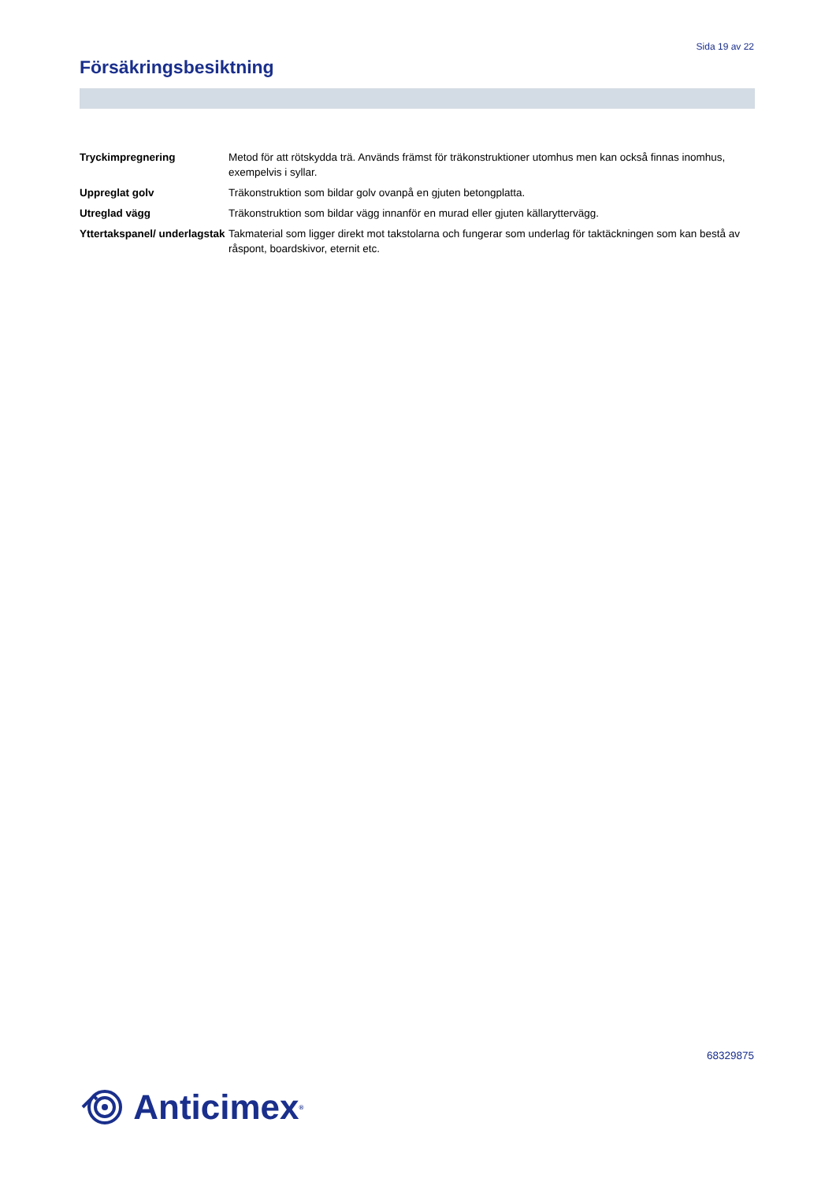Sida 19 av 22
Försäkringsbesiktning
Tryckimpregnering Metod för att rötskydda trä. Används främst för träkonstruktioner utomhus men kan också finnas inomhus, exempelvis i syllar.
Uppreglat golv Träkonstruktion som bildar golv ovanpå en gjuten betongplatta.
Utreglad vägg Träkonstruktion som bildar vägg innanför en murad eller gjuten källaryttervägg.
Yttertakspanel/ underlagstak
Takmaterial som ligger direkt mot takstolarna och fungerar som underlag för taktäckningen som kan bestå av råspont, boardskivor, eternit etc.
68329875
Anticimex<sup>®</sup>